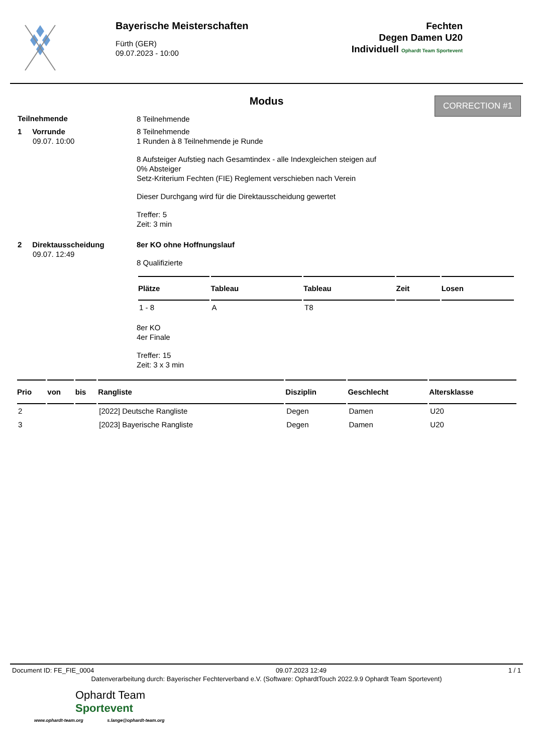Bayerische Meisterschaften
Fürth (GER)
09.07.2023 - 10:00
Fechten
Degen Damen U20
Individuell Ophardt Team Sportevent
CORRECTION #1
Modus
Teilnehmende
8 Teilnehmende
1 Vorrunde
09.07. 10:00
8 Teilnehmende
1 Runden à 8 Teilnehmende je Runde
8 Aufsteiger Aufstieg nach Gesamtindex - alle Indexgleichen steigen auf
0% Absteiger
Setz-Kriterium Fechten (FIE) Reglement verschieben nach Verein
Dieser Durchgang wird für die Direktausscheidung gewertet
Treffer: 5
Zeit: 3 min
2 Direktausscheidung
09.07. 12:49
8er KO ohne Hoffnungslauf
8 Qualifizierte
| Plätze | Tableau | Tableau | Zeit | Losen |
| --- | --- | --- | --- | --- |
| 1 - 8 | A | T8 | | |
8er KO
4er Finale
Treffer: 15
Zeit: 3 x 3 min
| Prio | von | bis | Rangliste | Disziplin | Geschlecht | Altersklasse |
| --- | --- | --- | --- | --- | --- | --- |
| 2 | | | [2022] Deutsche Rangliste | Degen | Damen | U20 |
| 3 | | | [2023] Bayerische Rangliste | Degen | Damen | U20 |
Document ID: FE_FIE_0004 09.07.2023 12:49 1 / 1
Datenverarbeitung durch: Bayerischer Fechterverband e.V. (Software: OphardtTouch 2022.9.9 Ophardt Team Sportevent)
Ophardt Team
Sportevent
www.ophardt-team.org s.lange@ophardt-team.org